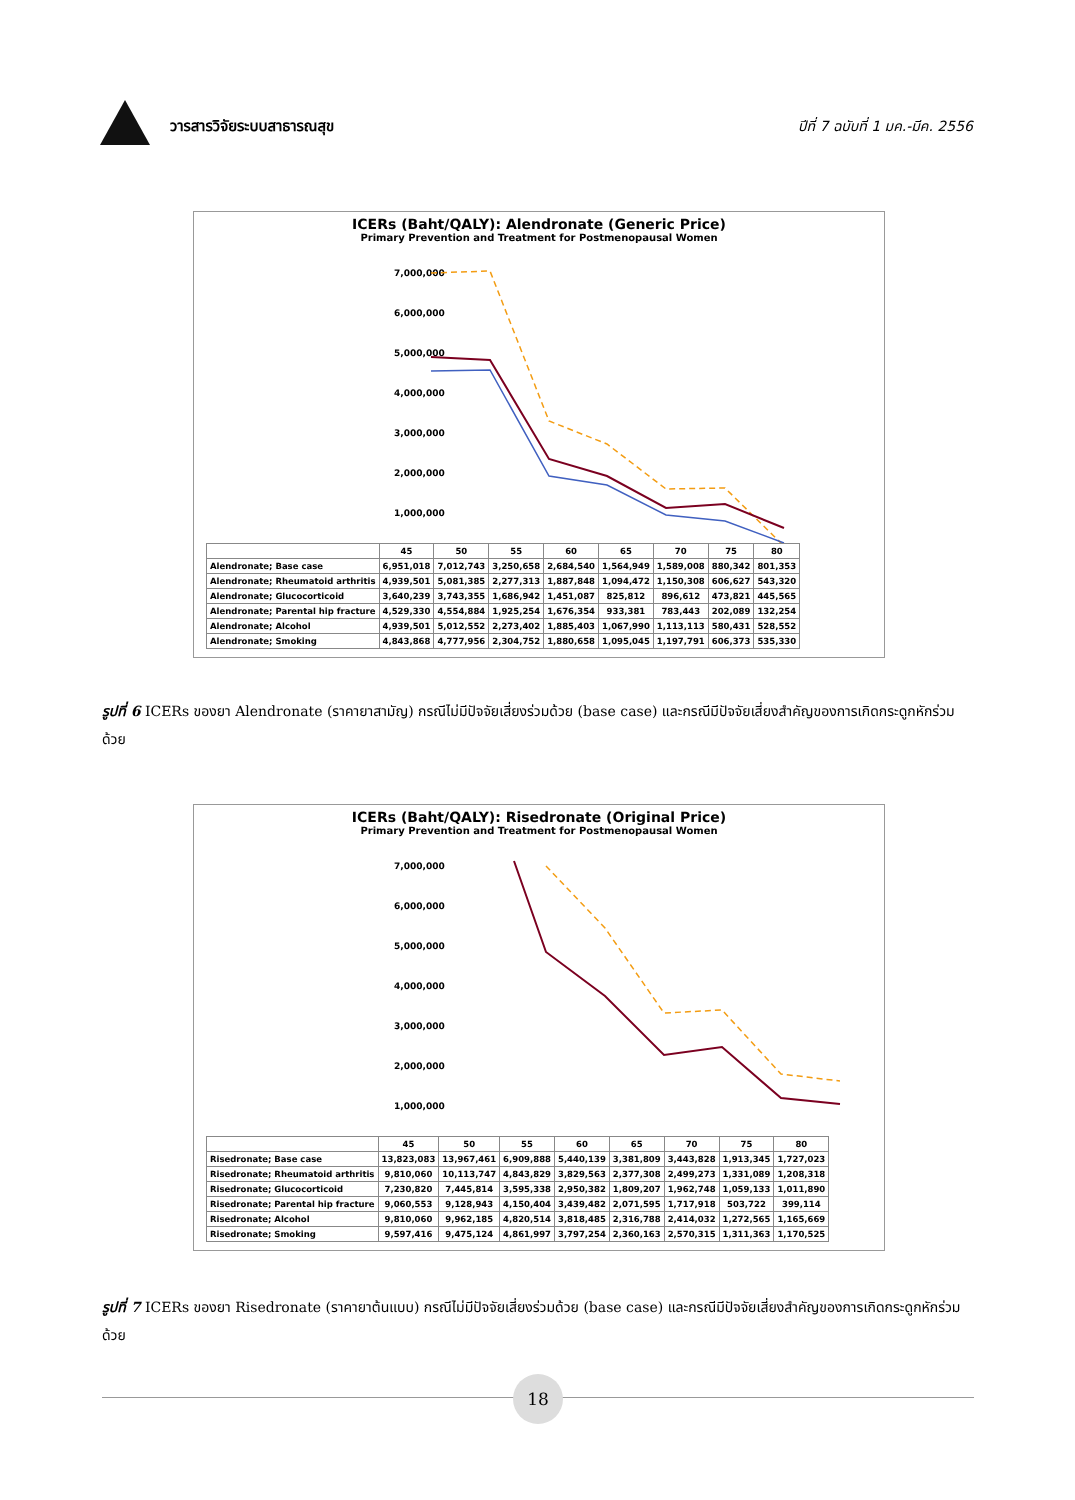วารสารวิจัยระบบสาธารณสุข ปีที่ 7 ฉบับที่ 1 มค.-มีค. 2556
ICERs (Baht/QALY): Alendronate (Generic Price)
Primary Prevention and Treatment for Postmenopausal Women
7,000,000
6,000,000
5,000,000
4,000,000
3,000,000
2,000,000
1,000,000
| | 45 | 50 | 55 | 60 | 65 | 70 | 75 | 80 |
| --- | --- | --- | --- | --- | --- | --- | --- | --- |
| Alendronate; Base case | 6,951,018 | 7,012,743 | 3,250,658 | 2,684,540 | 1,564,949 | 1,589,008 | 880,342 | 801,353 |
| Alendronate; Rheumatoid arthritis | 4,939,501 | 5,081,385 | 2,277,313 | 1,887,848 | 1,094,472 | 1,150,308 | 606,627 | 543,320 |
| Alendronate; Glucocorticoid | 3,640,239 | 3,743,355 | 1,686,942 | 1,451,087 | 825,812 | 896,612 | 473,821 | 445,565 |
| Alendronate; Parental hip fracture | 4,529,330 | 4,554,884 | 1,925,254 | 1,676,354 | 933,381 | 783,443 | 202,089 | 132,254 |
| Alendronate; Alcohol | 4,939,501 | 5,012,552 | 2,273,402 | 1,885,403 | 1,067,990 | 1,113,113 | 580,431 | 528,552 |
| Alendronate; Smoking | 4,843,868 | 4,777,956 | 2,304,752 | 1,880,658 | 1,095,045 | 1,197,791 | 606,373 | 535,330 |
รูปที่ 6 ICERs ของยา Alendronate (ราคายาสามัญ) กรณีไม่มีปัจจัยเสี่ยงร่วมด้วย (base case) และกรณีมีปัจจัยเสี่ยงสำคัญของการเกิดกระดูกหักร่วมด้วย
ICERs (Baht/QALY): Risedronate (Original Price)
Primary Prevention and Treatment for Postmenopausal Women
7,000,000
6,000,000
5,000,000
4,000,000
3,000,000
2,000,000
1,000,000
| | 45 | 50 | 55 | 60 | 65 | 70 | 75 | 80 |
| --- | --- | --- | --- | --- | --- | --- | --- | --- |
| Risedronate; Base case | 13,823,083 | 13,967,461 | 6,909,888 | 5,440,139 | 3,381,809 | 3,443,828 | 1,913,345 | 1,727,023 |
| Risedronate; Rheumatoid arthritis | 9,810,060 | 10,113,747 | 4,843,829 | 3,829,563 | 2,377,308 | 2,499,273 | 1,331,089 | 1,208,318 |
| Risedronate; Glucocorticoid | 7,230,820 | 7,445,814 | 3,595,338 | 2,950,382 | 1,809,207 | 1,962,748 | 1,059,133 | 1,011,890 |
| Risedronate; Parental hip fracture | 9,060,553 | 9,128,943 | 4,150,404 | 3,439,482 | 2,071,595 | 1,717,918 | 503,722 | 399,114 |
| Risedronate; Alcohol | 9,810,060 | 9,962,185 | 4,820,514 | 3,818,485 | 2,316,788 | 2,414,032 | 1,272,565 | 1,165,669 |
| Risedronate; Smoking | 9,597,416 | 9,475,124 | 4,861,997 | 3,797,254 | 2,360,163 | 2,570,315 | 1,311,363 | 1,170,525 |
รูปที่ 7 ICERs ของยา Risedronate (ราคายาต้นแบบ) กรณีไม่มีปัจจัยเสี่ยงร่วมด้วย (base case) และกรณีมีปัจจัยเสี่ยงสำคัญของการเกิดกระดูกหักร่วมด้วย
18